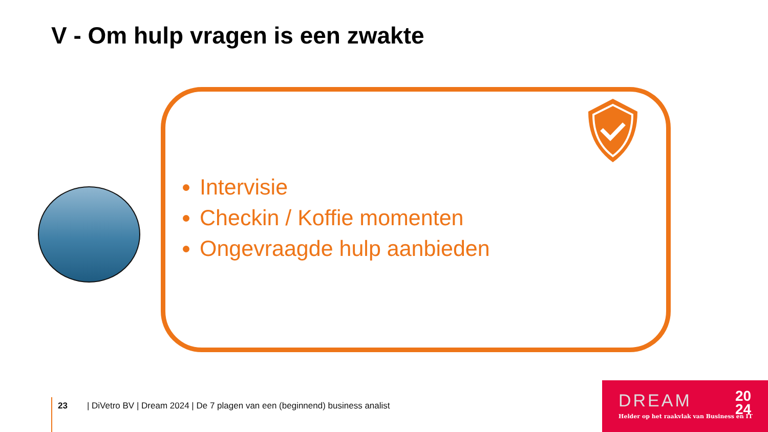V - Om hulp vragen is een zwakte
Intervisie
Checkin / Koffie momenten
Ongevraagde hulp aanbieden
23 | DiVetro BV | Dream 2024 | De 7 plagen van een (beginnend) business analist
DREAM
20
24
Helder op het raakvlak van Business en IT